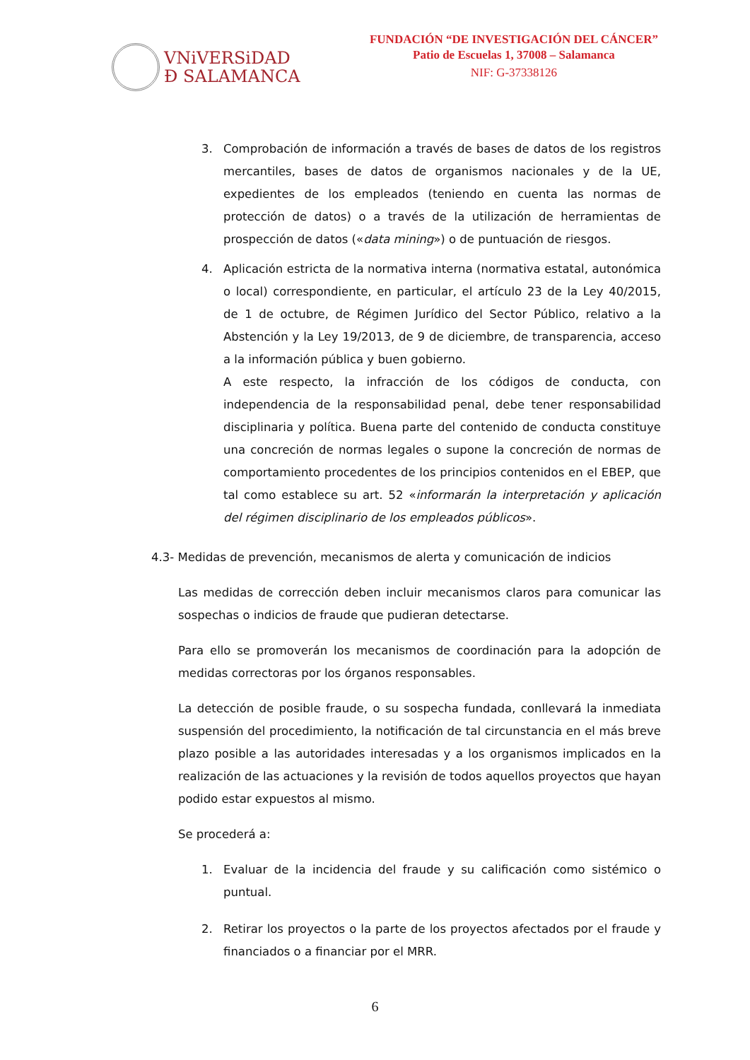VNiVERSiDAD
Ð SALAMANCA
FUNDACIÓN “DE INVESTIGACIÓN DEL CÁNCER”
Patio de Escuelas 1, 37008 – Salamanca
NIF: G-37338126
3. Comprobación de información a través de bases de datos de los registros mercantiles, bases de datos de organismos nacionales y de la UE, expedientes de los empleados (teniendo en cuenta las normas de protección de datos) o a través de la utilización de herramientas de prospección de datos («data mining») o de puntuación de riesgos.
4. Aplicación estricta de la normativa interna (normativa estatal, autonómica o local) correspondiente, en particular, el artículo 23 de la Ley 40/2015, de 1 de octubre, de Régimen Jurídico del Sector Público, relativo a la Abstención y la Ley 19/2013, de 9 de diciembre, de transparencia, acceso a la información pública y buen gobierno.
A este respecto, la infracción de los códigos de conducta, con independencia de la responsabilidad penal, debe tener responsabilidad disciplinaria y política. Buena parte del contenido de conducta constituye una concreción de normas legales o supone la concreción de normas de comportamiento procedentes de los principios contenidos en el EBEP, que tal como establece su art. 52 «informarán la interpretación y aplicación del régimen disciplinario de los empleados públicos».
4.3- Medidas de prevención, mecanismos de alerta y comunicación de indicios
Las medidas de corrección deben incluir mecanismos claros para comunicar las sospechas o indicios de fraude que pudieran detectarse.
Para ello se promoverán los mecanismos de coordinación para la adopción de medidas correctoras por los órganos responsables.
La detección de posible fraude, o su sospecha fundada, conllevará la inmediata suspensión del procedimiento, la notificación de tal circunstancia en el más breve plazo posible a las autoridades interesadas y a los organismos implicados en la realización de las actuaciones y la revisión de todos aquellos proyectos que hayan podido estar expuestos al mismo.
Se procederá a:
1. Evaluar de la incidencia del fraude y su calificación como sistémico o puntual.
2. Retirar los proyectos o la parte de los proyectos afectados por el fraude y financiados o a financiar por el MRR.
6